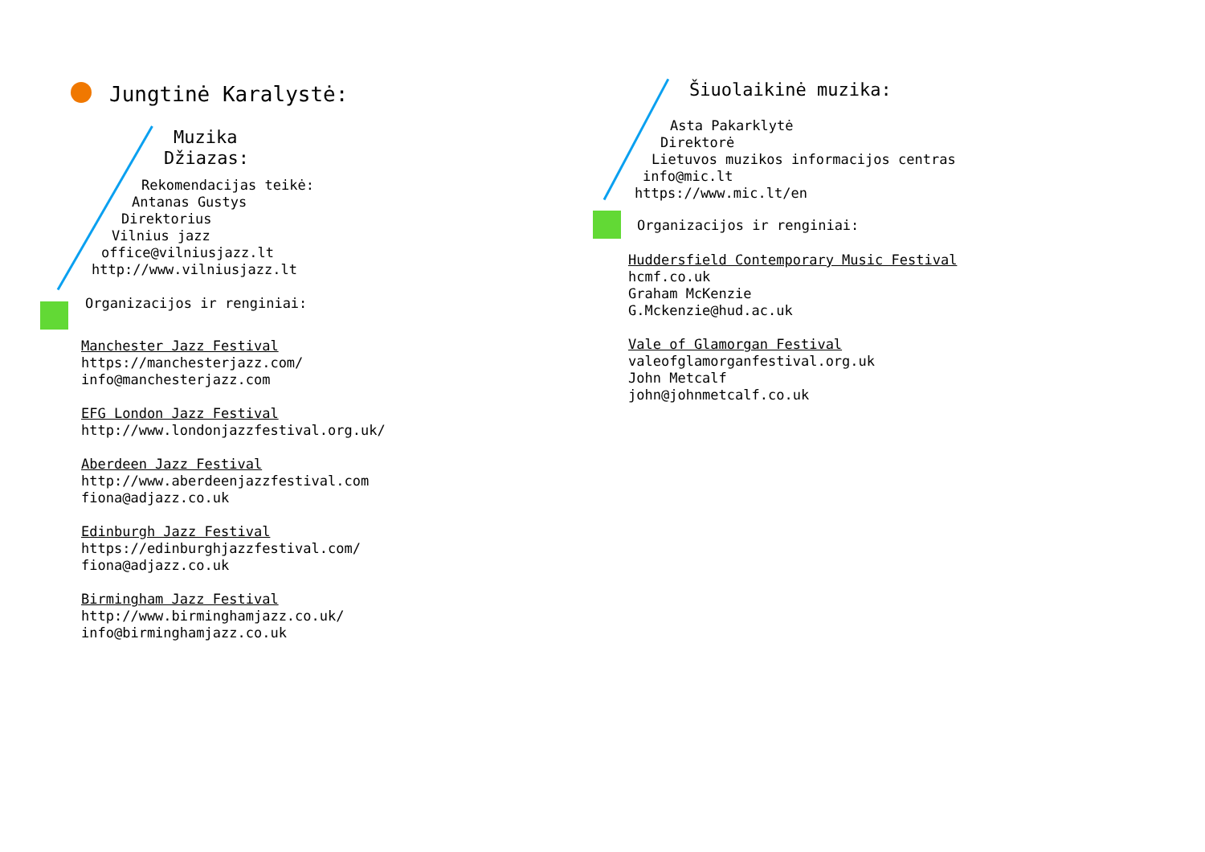Jungtinė Karalystė:
Muzika
Džiazas:
Rekomendacijas teikė:
Antanas Gustys
Direktorius
Vilnius jazz
office@vilniusjazz.lt
http://www.vilniusjazz.lt
Organizacijos ir renginiai:
Manchester Jazz Festival
https://manchesterjazz.com/
info@manchesterjazz.com
EFG London Jazz Festival
http://www.londonjazzfestival.org.uk/
Aberdeen Jazz Festival
http://www.aberdeenjazzfestival.com
fiona@adjazz.co.uk
Edinburgh Jazz Festival
https://edinburghjazzfestival.com/
fiona@adjazz.co.uk
Birmingham Jazz Festival
http://www.birminghamjazz.co.uk/
info@birminghamjazz.co.uk
Šiuolaikinė muzika:
Asta Pakarklytė
Direktorė
Lietuvos muzikos informacijos centras
info@mic.lt
https://www.mic.lt/en
Organizacijos ir renginiai:
Huddersfield Contemporary Music Festival
hcmf.co.uk
Graham McKenzie
G.Mckenzie@hud.ac.uk
Vale of Glamorgan Festival
valeofglamorganfestival.org.uk
John Metcalf
john@johnmetcalf.co.uk